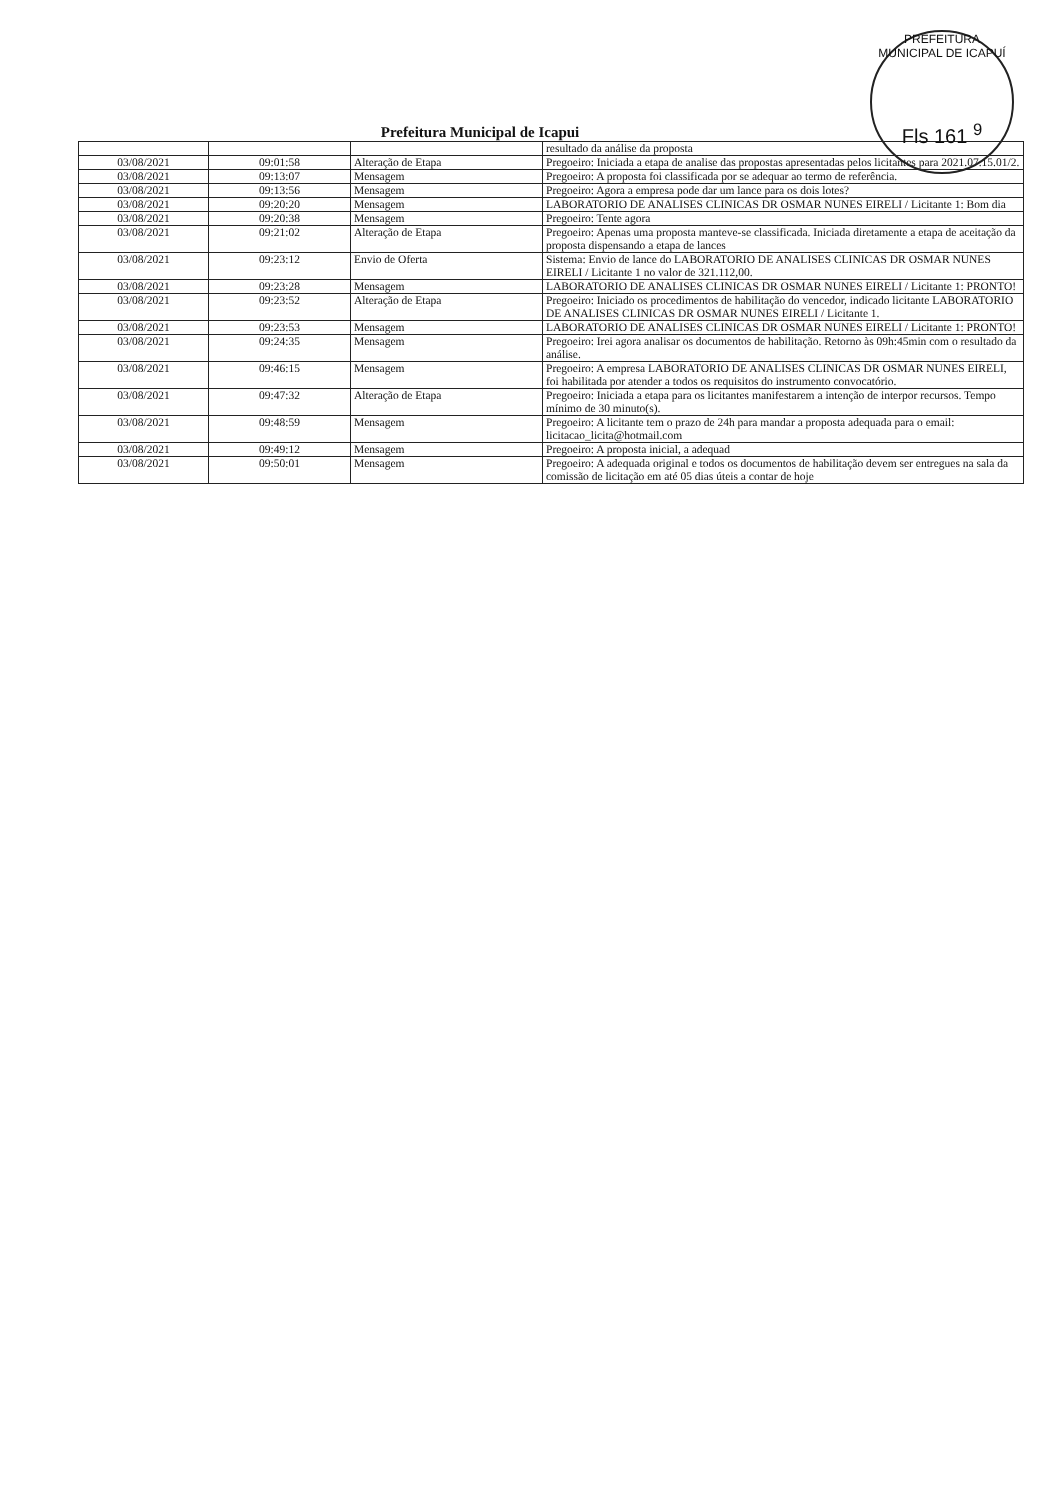PREFEITURA MUNICIPAL DE ICAPUÍ
Fls 161 <sup>9</sup>
Prefeitura Municipal de Icapui
| | | | resultado da análise da proposta |
| 03/08/2021 | 09:01:58 | Alteração de Etapa | Pregoeiro: Iniciada a etapa de analise das propostas apresentadas pelos licitantes para 2021.07.15.01/2. |
| 03/08/2021 | 09:13:07 | Mensagem | Pregoeiro: A proposta foi classificada por se adequar ao termo de referência. |
| 03/08/2021 | 09:13:56 | Mensagem | Pregoeiro: Agora a empresa pode dar um lance para os dois lotes? |
| 03/08/2021 | 09:20:20 | Mensagem | LABORATORIO DE ANALISES CLINICAS DR OSMAR NUNES EIRELI / Licitante 1: Bom dia |
| 03/08/2021 | 09:20:38 | Mensagem | Pregoeiro: Tente agora |
| 03/08/2021 | 09:21:02 | Alteração de Etapa | Pregoeiro: Apenas uma proposta manteve-se classificada. Iniciada diretamente a etapa de aceitação da proposta dispensando a etapa de lances |
| 03/08/2021 | 09:23:12 | Envio de Oferta | Sistema: Envio de lance do LABORATORIO DE ANALISES CLINICAS DR OSMAR NUNES EIRELI / Licitante 1 no valor de 321.112,00. |
| 03/08/2021 | 09:23:28 | Mensagem | LABORATORIO DE ANALISES CLINICAS DR OSMAR NUNES EIRELI / Licitante 1: PRONTO! |
| 03/08/2021 | 09:23:52 | Alteração de Etapa | Pregoeiro: Iniciado os procedimentos de habilitação do vencedor, indicado licitante LABORATORIO DE ANALISES CLINICAS DR OSMAR NUNES EIRELI / Licitante 1. |
| 03/08/2021 | 09:23:53 | Mensagem | LABORATORIO DE ANALISES CLINICAS DR OSMAR NUNES EIRELI / Licitante 1: PRONTO! |
| 03/08/2021 | 09:24:35 | Mensagem | Pregoeiro: Irei agora analisar os documentos de habilitação. Retorno às 09h:45min com o resultado da análise. |
| 03/08/2021 | 09:46:15 | Mensagem | Pregoeiro: A empresa LABORATORIO DE ANALISES CLINICAS DR OSMAR NUNES EIRELI, foi habilitada por atender a todos os requisitos do instrumento convocatório. |
| 03/08/2021 | 09:47:32 | Alteração de Etapa | Pregoeiro: Iniciada a etapa para os licitantes manifestarem a intenção de interpor recursos. Tempo mínimo de 30 minuto(s). |
| 03/08/2021 | 09:48:59 | Mensagem | Pregoeiro: A licitante tem o prazo de 24h para mandar a proposta adequada para o email: licitacao_licita@hotmail.com |
| 03/08/2021 | 09:49:12 | Mensagem | Pregoeiro: A proposta inicial, a adequad |
| 03/08/2021 | 09:50:01 | Mensagem | Pregoeiro: A adequada original e todos os documentos de habilitação devem ser entregues na sala da comissão de licitação em até 05 dias úteis a contar de hoje |